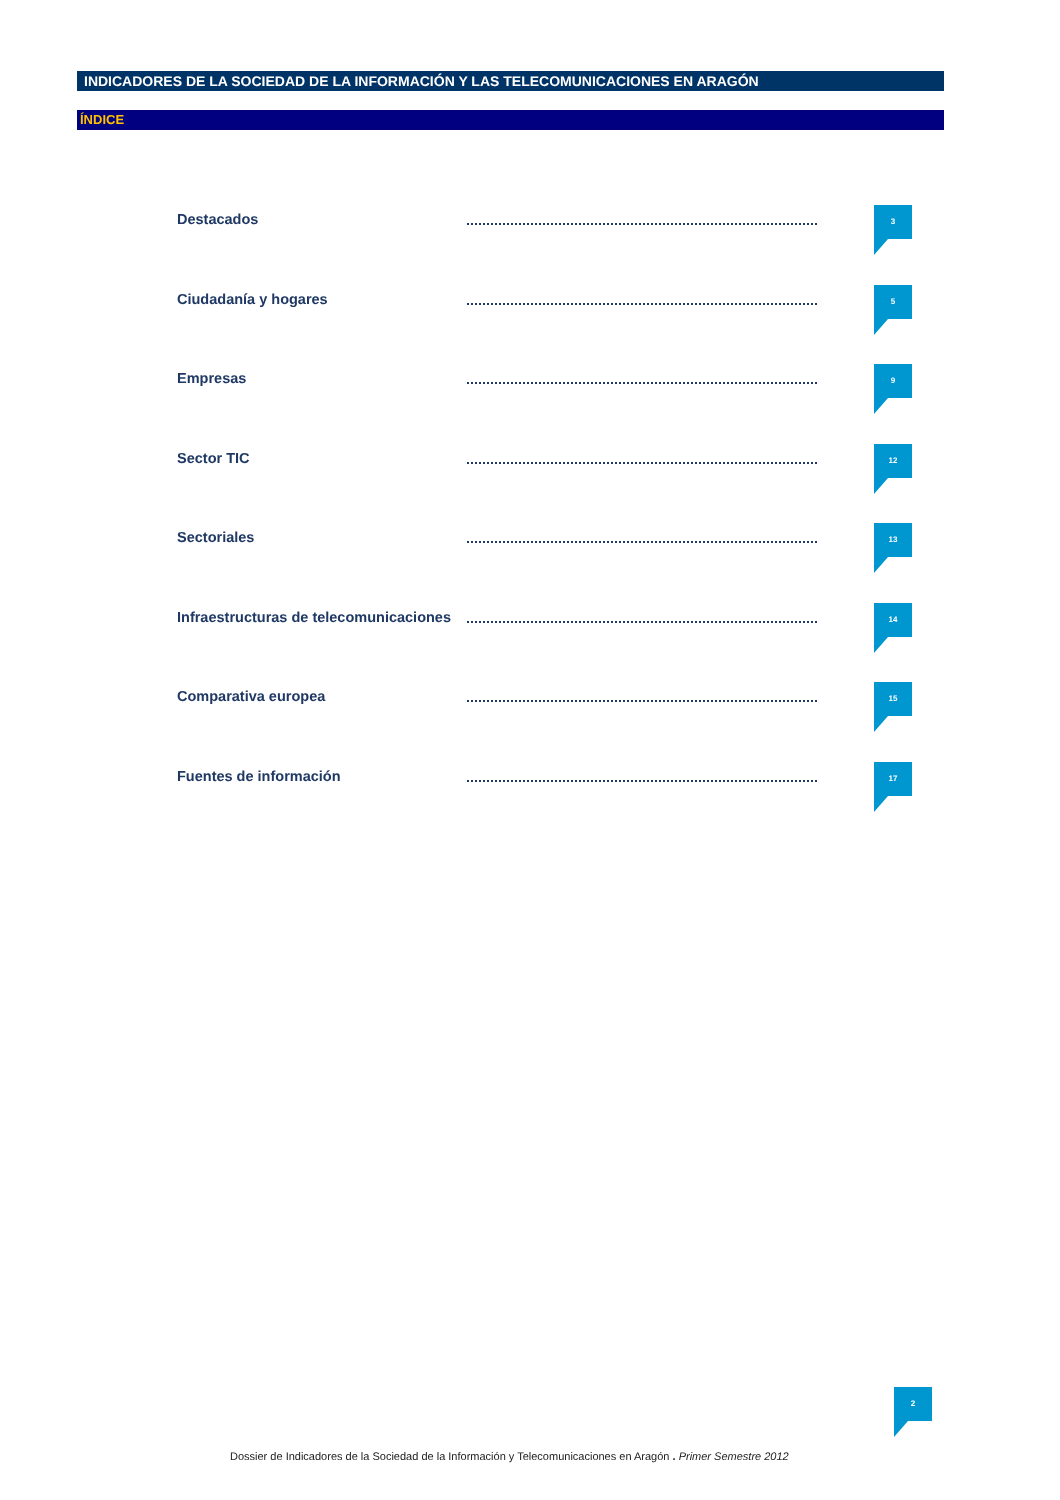INDICADORES DE LA SOCIEDAD DE LA INFORMACIÓN Y LAS TELECOMUNICACIONES EN ARAGÓN
ÍNDICE
Destacados
3
Ciudadanía y hogares
5
Empresas
9
Sector TIC
12
Sectoriales
13
Infraestructuras de telecomunicaciones
14
Comparativa europea
15
Fuentes de información
17
2
Dossier de Indicadores de la Sociedad de la Información y Telecomunicaciones en Aragón . Primer Semestre 2012